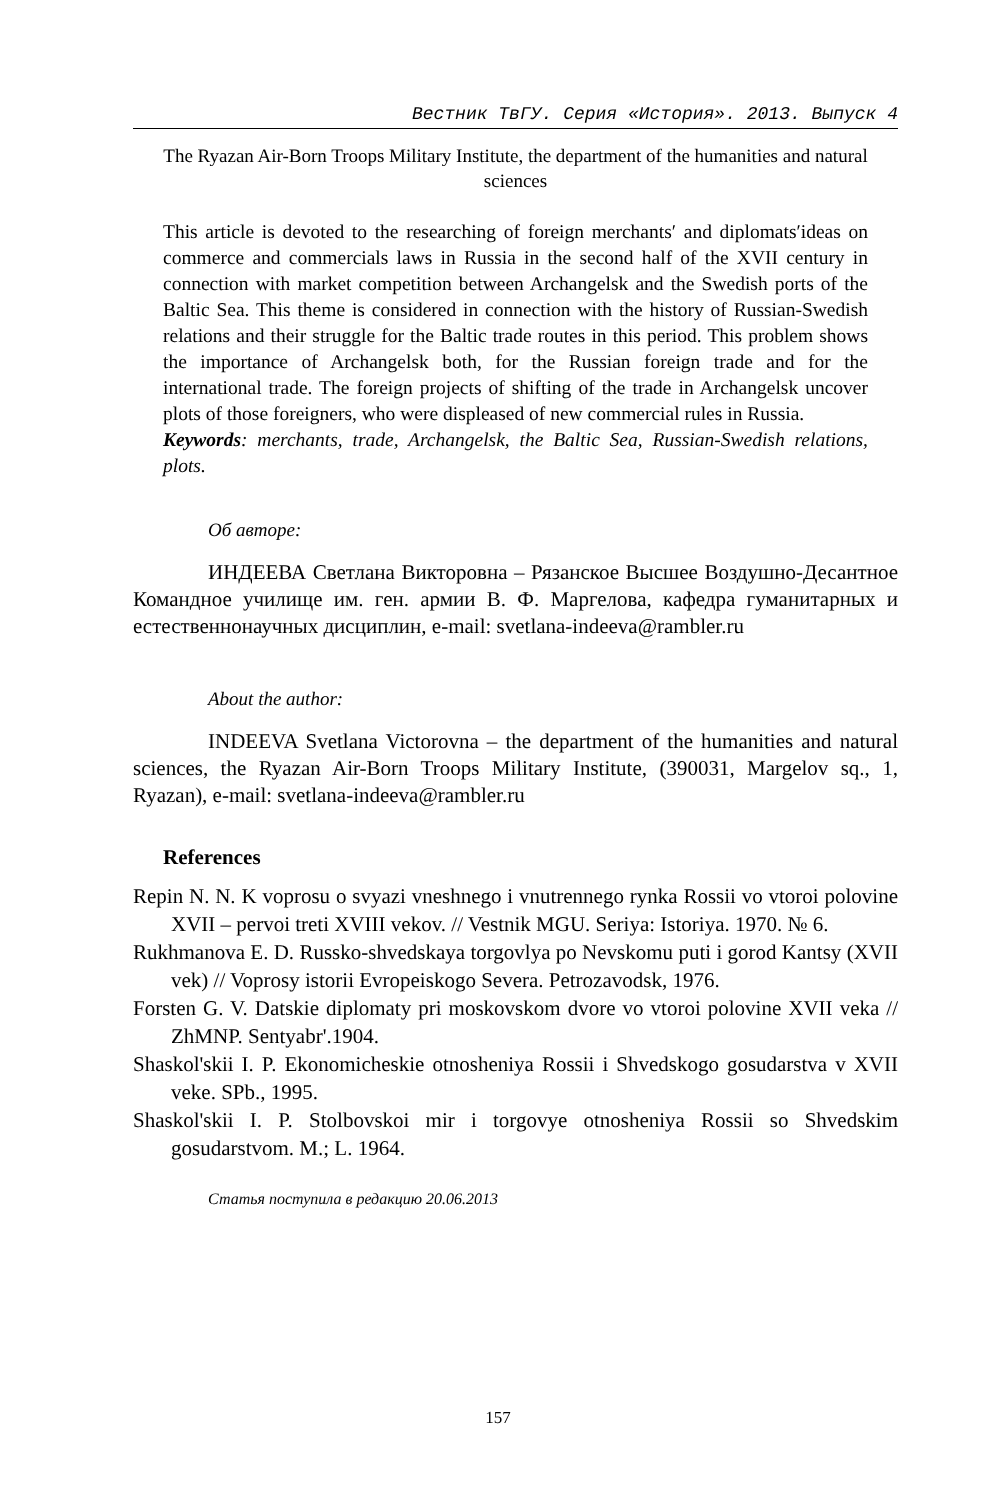Вестник ТвГУ. Серия «История». 2013. Выпуск 4
The Ryazan Air-Born Troops Military Institute, the department of the humanities and natural sciences
This article is devoted to the researching of foreign merchants′ and diplomats′ideas on commerce and commercials laws in Russia in the second half of the XVII century in connection with market competition between Archangelsk and the Swedish ports of the Baltic Sea. This theme is considered in connection with the history of Russian-Swedish relations and their struggle for the Baltic trade routes in this period. This problem shows the importance of Archangelsk both, for the Russian foreign trade and for the international trade. The foreign projects of shifting of the trade in Archangelsk uncover plots of those foreigners, who were displeased of new commercial rules in Russia.
Keywords: merchants, trade, Archangelsk, the Baltic Sea, Russian-Swedish relations, plots.
Об авторе:
ИНДЕЕВА Светлана Викторовна – Рязанское Высшее Воздушно-Десантное Командное училище им. ген. армии В. Ф. Маргелова, кафедра гуманитарных и естественнонаучных дисциплин, e-mail: svetlana-indeeva@rambler.ru
About the author:
INDEEVA Svetlana Victorovna – the department of the humanities and natural sciences, the Ryazan Air-Born Troops Military Institute, (390031, Margelov sq., 1, Ryazan), e-mail: svetlana-indeeva@rambler.ru
References
Repin N. N. K voprosu o svyazi vneshnego i vnutrennego rynka Rossii vo vtoroi polovine XVII – pervoi treti XVIII vekov. // Vestnik MGU. Seriya: Istoriya. 1970. № 6.
Rukhmanova E. D. Russko-shvedskaya torgovlya po Nevskomu puti i gorod Kantsy (XVII vek) // Voprosy istorii Evropeiskogo Severa. Petrozavodsk, 1976.
Forsten G. V. Datskie diplomaty pri moskovskom dvore vo vtoroi polovine XVII veka // ZhMNP. Sentyabr'.1904.
Shaskol'skii I. P. Ekonomicheskie otnosheniya Rossii i Shvedskogo gosudarstva v XVII veke. SPb., 1995.
Shaskol'skii I. P. Stolbovskoi mir i torgovye otnosheniya Rossii so Shvedskim gosudarstvom. M.; L. 1964.
Статья поступила в редакцию 20.06.2013
157